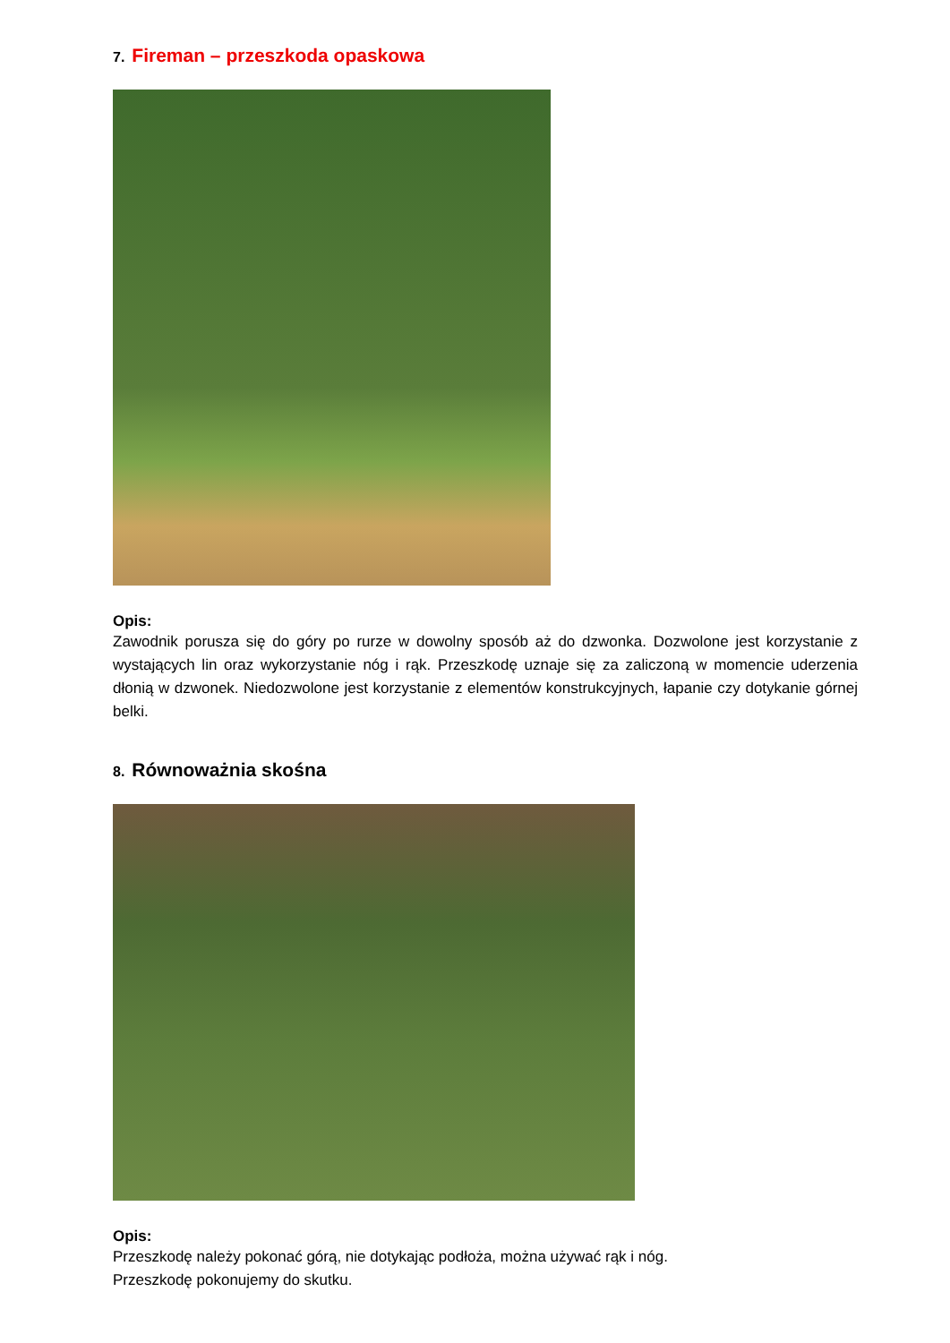7. Fireman – przeszkoda opaskowa
Opis:
Zawodnik porusza się do góry po rurze w dowolny sposób aż do dzwonka. Dozwolone jest korzystanie z wystających lin oraz wykorzystanie nóg i rąk. Przeszkodę uznaje się za zaliczoną w momencie uderzenia dłonią w dzwonek. Niedozwolone jest korzystanie z elementów konstrukcyjnych, łapanie czy dotykanie górnej belki.
8. Równoważnia skośna
Opis:
Przeszkodę należy pokonać górą, nie dotykając podłoża, można używać rąk i nóg.
Przeszkodę pokonujemy do skutku.